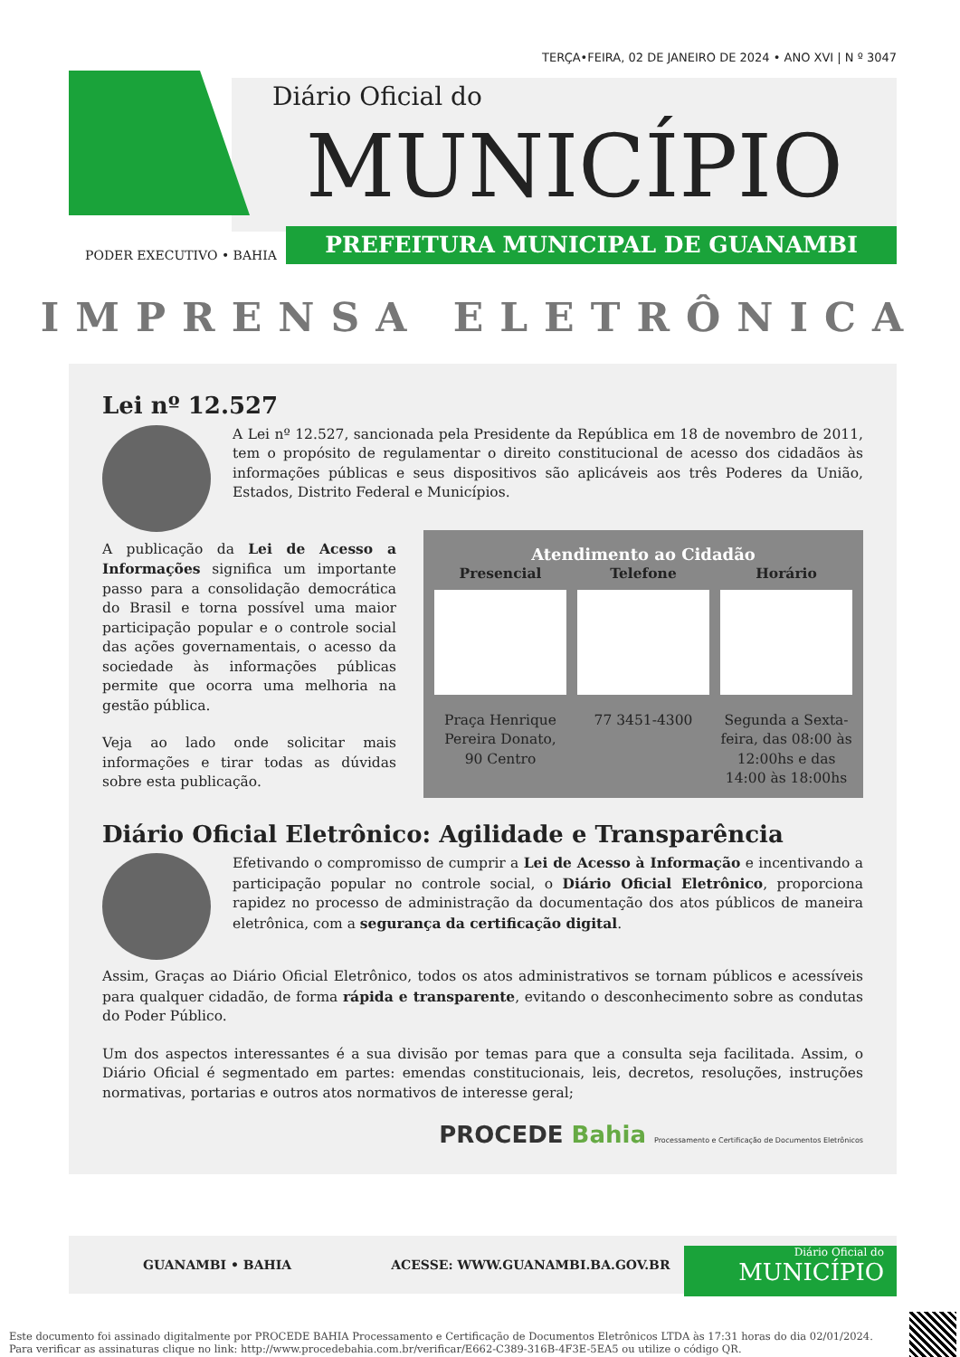TERÇA•FEIRA, 02 DE JANEIRO DE 2024 • ANO XVI | N º 3047
Diário Oficial do
MUNICÍPIO
PREFEITURA MUNICIPAL DE GUANAMBI
PODER EXECUTIVO • BAHIA
IMPRENSA ELETRÔNICA
Lei nº 12.527
A Lei nº 12.527, sancionada pela Presidente da República em 18 de novembro de 2011, tem o propósito de regulamentar o direito constitucional de acesso dos cidadãos às informações públicas e seus dispositivos são aplicáveis aos três Poderes da União, Estados, Distrito Federal e Municípios.
Atendimento ao Cidadão
Presencial
Praça Henrique Pereira Donato, 90 Centro
Telefone
77 3451-4300
Horário
Segunda a Sexta-feira, das 08:00 às 12:00hs e das 14:00 às 18:00hs
A publicação da Lei de Acesso a Informações significa um importante passo para a consolidação democrática do Brasil e torna possível uma maior participação popular e o controle social das ações governamentais, o acesso da sociedade às informações públicas permite que ocorra uma melhoria na gestão pública.
Veja ao lado onde solicitar mais informações e tirar todas as dúvidas sobre esta publicação.
Diário Oficial Eletrônico: Agilidade e Transparência
Efetivando o compromisso de cumprir a Lei de Acesso à Informação e incentivando a participação popular no controle social, o Diário Oficial Eletrônico, proporciona rapidez no processo de administração da documentação dos atos públicos de maneira eletrônica, com a segurança da certificação digital.
Assim, Graças ao Diário Oficial Eletrônico, todos os atos administrativos se tornam públicos e acessíveis para qualquer cidadão, de forma rápida e transparente, evitando o desconhecimento sobre as condutas do Poder Público.
Um dos aspectos interessantes é a sua divisão por temas para que a consulta seja facilitada. Assim, o Diário Oficial é segmentado em partes: emendas constitucionais, leis, decretos, resoluções, instruções normativas, portarias e outros atos normativos de interesse geral;
PROCEDE Bahia Processamento e Certificação de Documentos Eletrônicos
GUANAMBI • BAHIA ACESSE: WWW.GUANAMBI.BA.GOV.BR
Diário Oficial do
MUNICÍPIO
Este documento foi assinado digitalmente por PROCEDE BAHIA Processamento e Certificação de Documentos Eletrônicos LTDA às 17:31 horas do dia 02/01/2024.
Para verificar as assinaturas clique no link: http://www.procedebahia.com.br/verificar/E662-C389-316B-4F3E-5EA5 ou utilize o código QR.